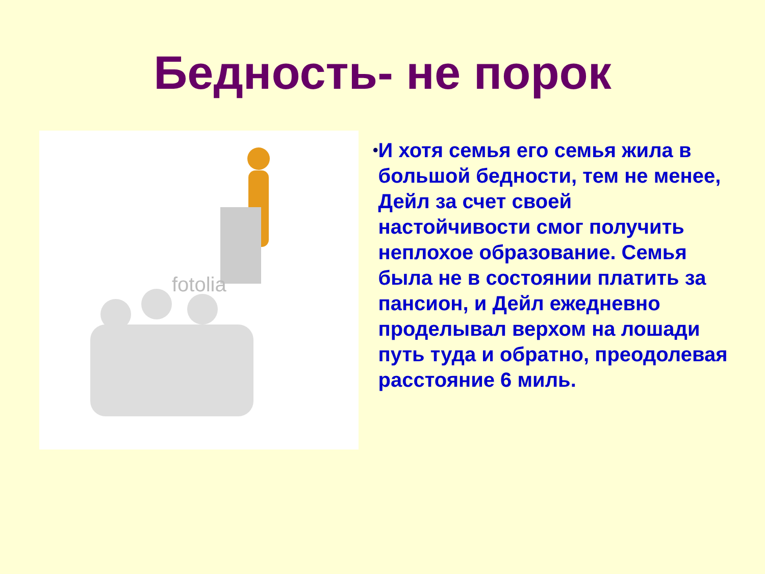Бедность- не порок
fotolia
•
И хотя семья его семья жила в большой бедности, тем не менее, Дейл за счет своей настойчивости смог получить неплохое образование. Семья была не в состоянии платить за пансион, и Дейл ежедневно проделывал верхом на лошади путь туда и обратно, преодолевая расстояние 6 миль.